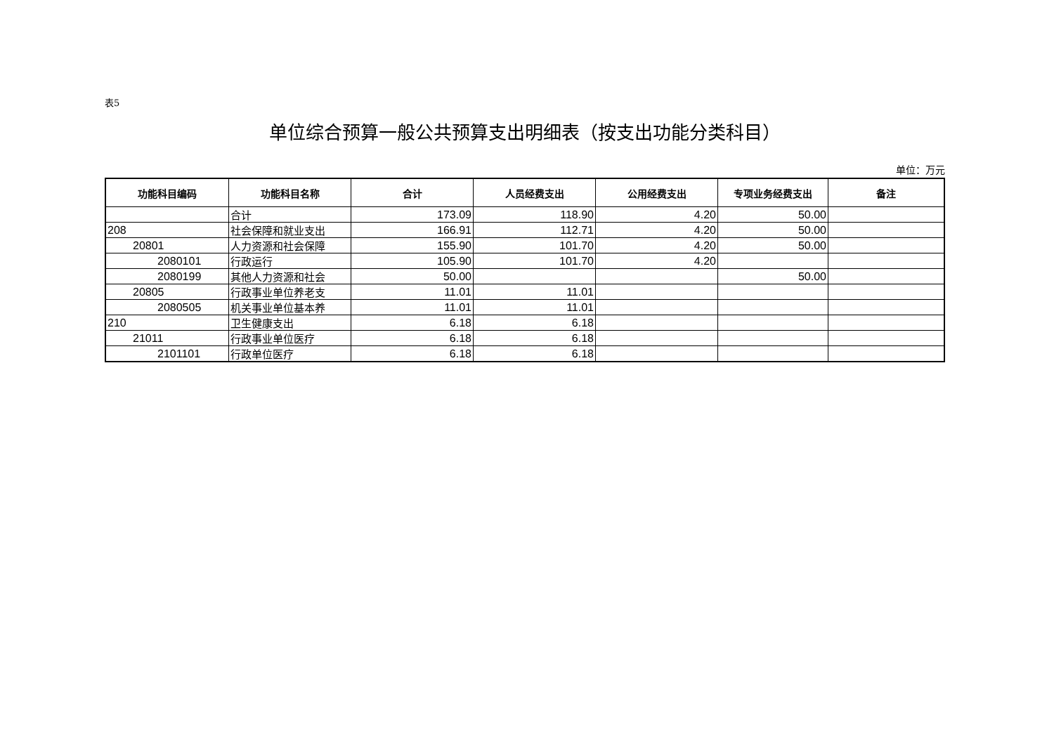表5
单位综合预算一般公共预算支出明细表（按支出功能分类科目）
单位：万元
| 功能科目编码 | 功能科目名称 | 合计 | 人员经费支出 | 公用经费支出 | 专项业务经费支出 | 备注 |
| --- | --- | --- | --- | --- | --- | --- |
| | 合计 | 173.09 | 118.90 | 4.20 | 50.00 | |
| 208 | 社会保障和就业支出 | 166.91 | 112.71 | 4.20 | 50.00 | |
| 20801 | 人力资源和社会保障 | 155.90 | 101.70 | 4.20 | 50.00 | |
| 2080101 | 行政运行 | 105.90 | 101.70 | 4.20 | | |
| 2080199 | 其他人力资源和社会 | 50.00 | | | 50.00 | |
| 20805 | 行政事业单位养老支 | 11.01 | 11.01 | | | |
| 2080505 | 机关事业单位基本养 | 11.01 | 11.01 | | | |
| 210 | 卫生健康支出 | 6.18 | 6.18 | | | |
| 21011 | 行政事业单位医疗 | 6.18 | 6.18 | | | |
| 2101101 | 行政单位医疗 | 6.18 | 6.18 | | | |